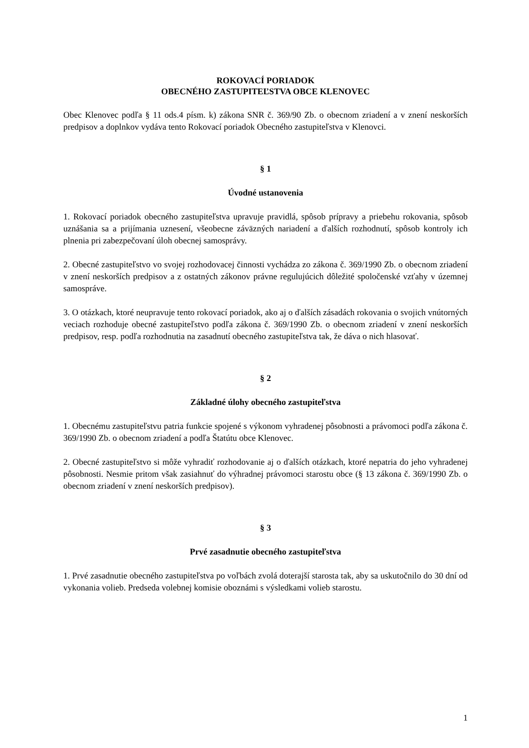ROKOVACÍ PORIADOK
OBECNÉHO ZASTUPITEĽSTVA OBCE KLENOVEC
Obec Klenovec podľa § 11 ods.4 písm. k) zákona SNR č. 369/90 Zb. o obecnom zriadení a v znení neskorších predpisov a doplnkov vydáva tento Rokovací poriadok Obecného zastupiteľstva v Klenovci.
§ 1
Úvodné ustanovenia
1. Rokovací poriadok obecného zastupiteľstva upravuje pravidlá, spôsob prípravy a priebehu rokovania, spôsob uznášania sa a prijímania uznesení, všeobecne záväzných nariadení a ďalších rozhodnutí, spôsob kontroly ich plnenia pri zabezpečovaní úloh obecnej samosprávy.
2. Obecné zastupiteľstvo vo svojej rozhodovacej činnosti vychádza zo zákona č. 369/1990 Zb. o obecnom zriadení v znení neskorších predpisov a z ostatných zákonov právne regulujúcich dôležité spoločenské vzťahy v územnej samospráve.
3. O otázkach, ktoré neupravuje tento rokovací poriadok, ako aj o ďalších zásadách rokovania o svojich vnútorných veciach rozhoduje obecné zastupiteľstvo podľa zákona č. 369/1990 Zb. o obecnom zriadení v znení neskorších predpisov, resp. podľa rozhodnutia na zasadnutí obecného zastupiteľstva tak, že dáva o nich hlasovať.
§ 2
Základné úlohy obecného zastupiteľstva
1. Obecnému zastupiteľstvu patria funkcie spojené s výkonom vyhradenej pôsobnosti a právomoci podľa zákona č. 369/1990 Zb. o obecnom zriadení a podľa Štatútu obce Klenovec.
2. Obecné zastupiteľstvo si môže vyhradiť rozhodovanie aj o ďalších otázkach, ktoré nepatria do jeho vyhradenej pôsobnosti. Nesmie pritom však zasiahnuť do výhradnej právomoci starostu obce (§ 13 zákona č. 369/1990 Zb. o obecnom zriadení v znení neskorších predpisov).
§ 3
Prvé zasadnutie obecného zastupiteľstva
1. Prvé zasadnutie obecného zastupiteľstva po voľbách zvolá doterajší starosta tak, aby sa uskutočnilo do 30 dní od vykonania volieb. Predseda volebnej komisie oboznámi s výsledkami volieb starostu.
1